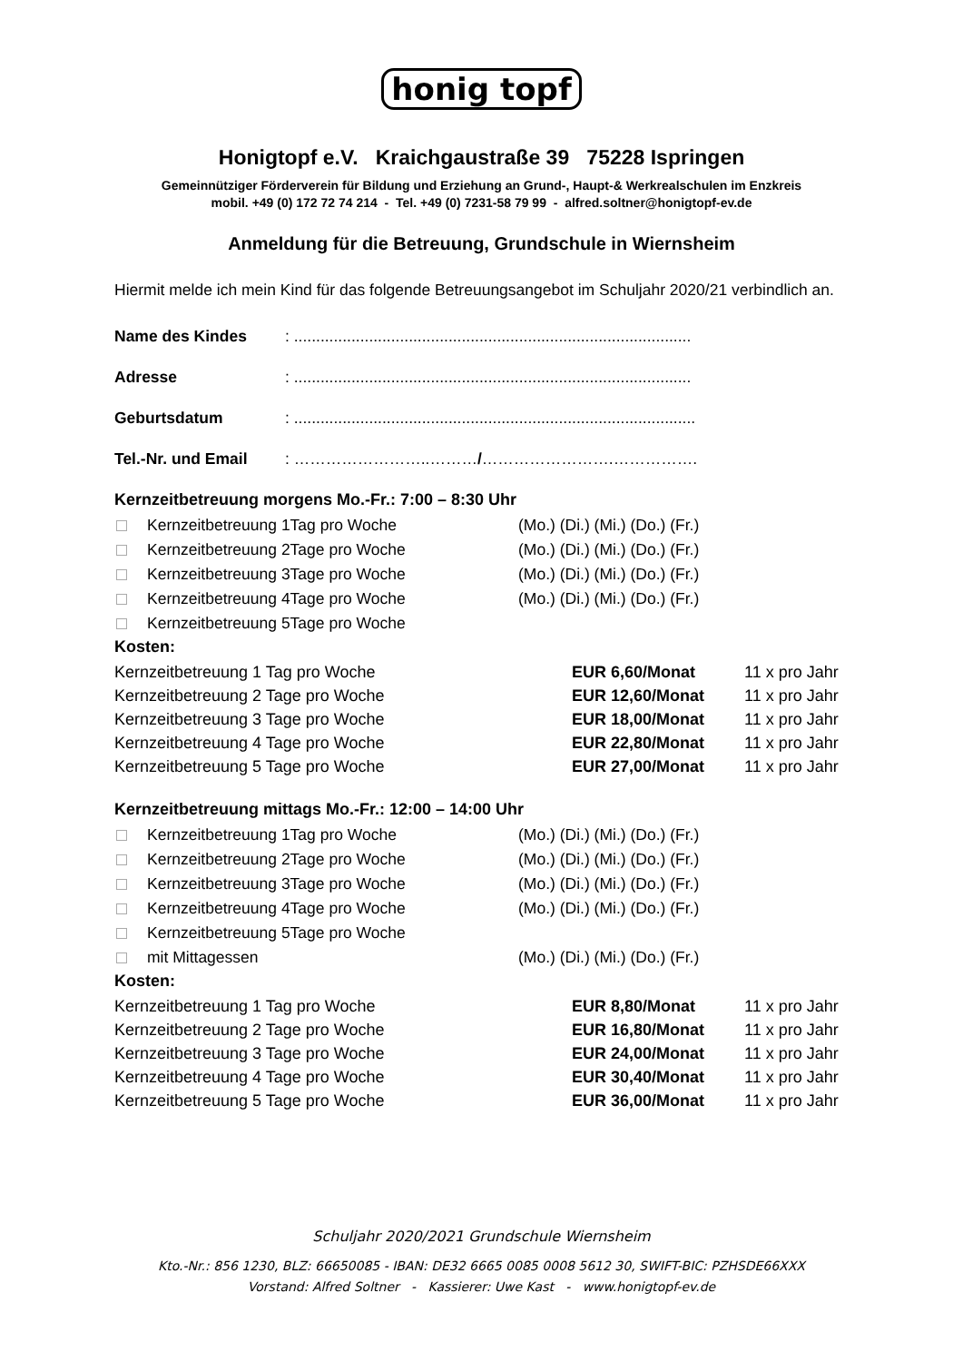honig topf
Honigtopf e.V. Kraichgaustraße 39 75228 Ispringen
Gemeinnütziger Förderverein für Bildung und Erziehung an Grund-, Haupt-& Werkrealschulen im Enzkreis
mobil. +49 (0) 172 72 74 214 - Tel. +49 (0) 7231-58 79 99 - alfred.soltner@honigtopf-ev.de
Anmeldung für die Betreuung, Grundschule in Wiernsheim
Hiermit melde ich mein Kind für das folgende Betreuungsangebot im Schuljahr 2020/21 verbindlich an.
Name des Kindes: ..........................................................................................
Adresse: ..........................................................................................
Geburtsdatum: ...........................................................................................
Tel.-Nr. und Email: ……………………..………/…………………….…………….
Kernzeitbetreuung morgens Mo.-Fr.: 7:00 – 8:30 Uhr
Kernzeitbetreuung 1Tag pro Woche (Mo.) (Di.) (Mi.) (Do.) (Fr.)
Kernzeitbetreuung 2Tage pro Woche (Mo.) (Di.) (Mi.) (Do.) (Fr.)
Kernzeitbetreuung 3Tage pro Woche (Mo.) (Di.) (Mi.) (Do.) (Fr.)
Kernzeitbetreuung 4Tage pro Woche (Mo.) (Di.) (Mi.) (Do.) (Fr.)
Kernzeitbetreuung 5Tage pro Woche
Kosten:
| Kernzeitbetreuung 1 Tag pro Woche | EUR 6,60/Monat | 11 x pro Jahr |
| Kernzeitbetreuung 2 Tage pro Woche | EUR 12,60/Monat | 11 x pro Jahr |
| Kernzeitbetreuung 3 Tage pro Woche | EUR 18,00/Monat | 11 x pro Jahr |
| Kernzeitbetreuung 4 Tage pro Woche | EUR 22,80/Monat | 11 x pro Jahr |
| Kernzeitbetreuung 5 Tage pro Woche | EUR 27,00/Monat | 11 x pro Jahr |
Kernzeitbetreuung mittags Mo.-Fr.: 12:00 – 14:00 Uhr
Kernzeitbetreuung 1Tag pro Woche (Mo.) (Di.) (Mi.) (Do.) (Fr.)
Kernzeitbetreuung 2Tage pro Woche (Mo.) (Di.) (Mi.) (Do.) (Fr.)
Kernzeitbetreuung 3Tage pro Woche (Mo.) (Di.) (Mi.) (Do.) (Fr.)
Kernzeitbetreuung 4Tage pro Woche (Mo.) (Di.) (Mi.) (Do.) (Fr.)
Kernzeitbetreuung 5Tage pro Woche
mit Mittagessen (Mo.) (Di.) (Mi.) (Do.) (Fr.)
Kosten:
| Kernzeitbetreuung 1 Tag pro Woche | EUR 8,80/Monat | 11 x pro Jahr |
| Kernzeitbetreuung 2 Tage pro Woche | EUR 16,80/Monat | 11 x pro Jahr |
| Kernzeitbetreuung 3 Tage pro Woche | EUR 24,00/Monat | 11 x pro Jahr |
| Kernzeitbetreuung 4 Tage pro Woche | EUR 30,40/Monat | 11 x pro Jahr |
| Kernzeitbetreuung 5 Tage pro Woche | EUR 36,00/Monat | 11 x pro Jahr |
Schuljahr 2020/2021 Grundschule Wiernsheim
Kto.-Nr.: 856 1230, BLZ: 66650085 - IBAN: DE32 6665 0085 0008 5612 30, SWIFT-BIC: PZHSDE66XXX
Vorstand: Alfred Soltner - Kassierer: Uwe Kast - www.honigtopf-ev.de